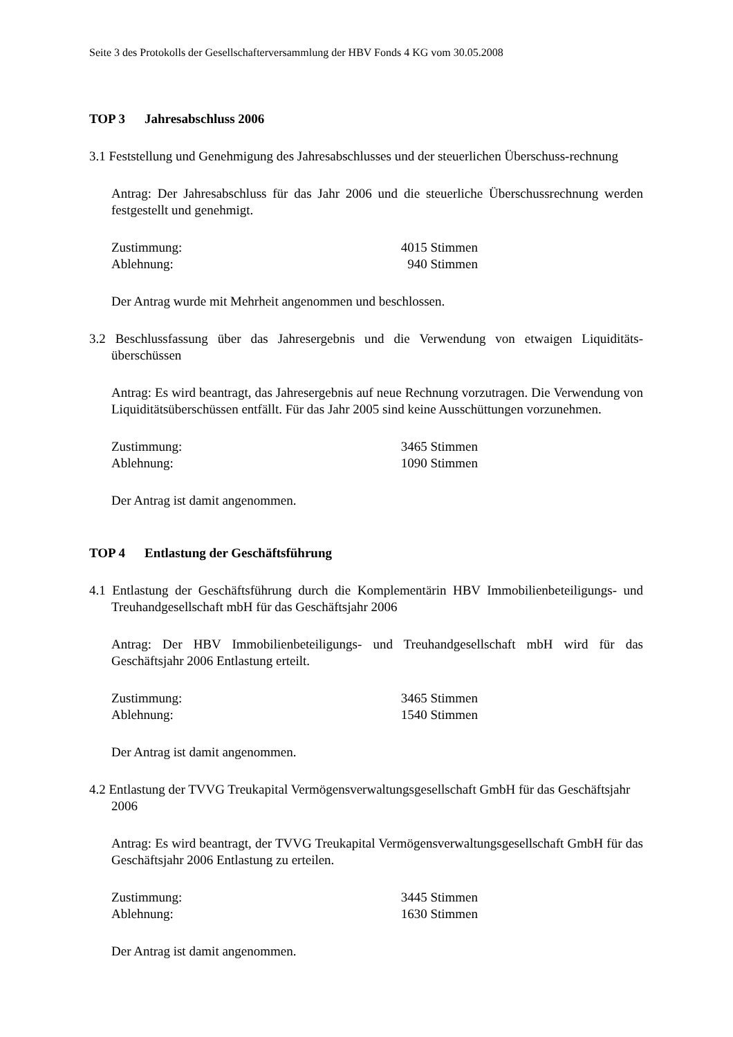Seite 3 des Protokolls der Gesellschafterversammlung der HBV Fonds 4 KG vom 30.05.2008
TOP 3 Jahresabschluss 2006
3.1 Feststellung und Genehmigung des Jahresabschlusses und der steuerlichen Überschuss-rechnung
Antrag: Der Jahresabschluss für das Jahr 2006 und die steuerliche Überschussrechnung werden festgestellt und genehmigt.
Zustimmung: 4015 Stimmen
Ablehnung: 940 Stimmen
Der Antrag wurde mit Mehrheit angenommen und beschlossen.
3.2 Beschlussfassung über das Jahresergebnis und die Verwendung von etwaigen Liquiditäts-überschüssen
Antrag: Es wird beantragt, das Jahresergebnis auf neue Rechnung vorzutragen. Die Verwendung von Liquiditätsüberschüssen entfällt. Für das Jahr 2005 sind keine Ausschüttungen vorzunehmen.
Zustimmung: 3465 Stimmen
Ablehnung: 1090 Stimmen
Der Antrag ist damit angenommen.
TOP 4 Entlastung der Geschäftsführung
4.1 Entlastung der Geschäftsführung durch die Komplementärin HBV Immobilienbeteiligungs- und Treuhandgesellschaft mbH für das Geschäftsjahr 2006
Antrag: Der HBV Immobilienbeteiligungs- und Treuhandgesellschaft mbH wird für das Geschäftsjahr 2006 Entlastung erteilt.
Zustimmung: 3465 Stimmen
Ablehnung: 1540 Stimmen
Der Antrag ist damit angenommen.
4.2 Entlastung der TVVG Treukapital Vermögensverwaltungsgesellschaft GmbH für das Geschäftsjahr 2006
Antrag: Es wird beantragt, der TVVG Treukapital Vermögensverwaltungsgesellschaft GmbH für das Geschäftsjahr 2006 Entlastung zu erteilen.
Zustimmung: 3445 Stimmen
Ablehnung: 1630 Stimmen
Der Antrag ist damit angenommen.